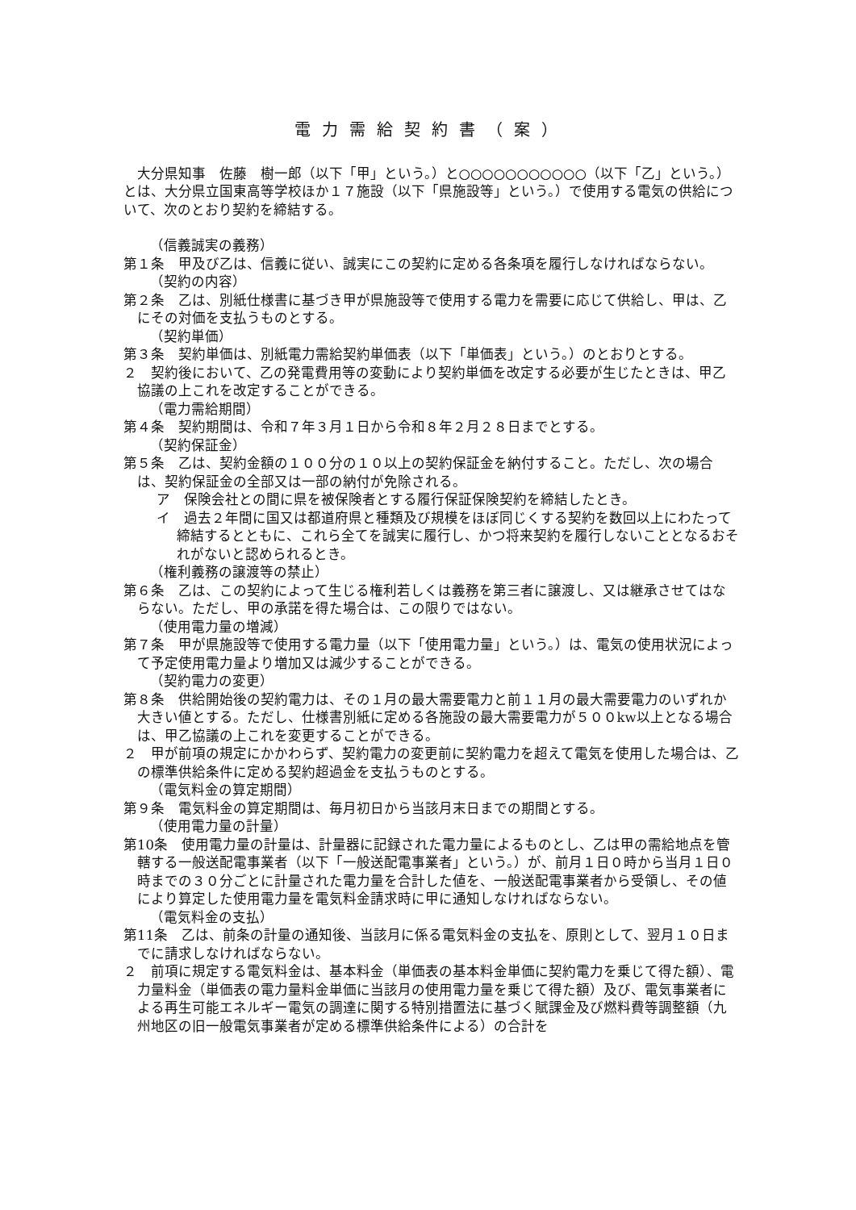電力需給契約書（案）
大分県知事　佐藤　樹一郎（以下「甲」という。）と○○○○○○○○○○○（以下「乙」という。）とは、大分県立国東高等学校ほか１７施設（以下「県施設等」という。）で使用する電気の供給について、次のとおり契約を締結する。
（信義誠実の義務）
第１条　甲及び乙は、信義に従い、誠実にこの契約に定める各条項を履行しなければならない。
（契約の内容）
第２条　乙は、別紙仕様書に基づき甲が県施設等で使用する電力を需要に応じて供給し、甲は、乙にその対価を支払うものとする。
（契約単価）
第３条　契約単価は、別紙電力需給契約単価表（以下「単価表」という。）のとおりとする。
２　契約後において、乙の発電費用等の変動により契約単価を改定する必要が生じたときは、甲乙協議の上これを改定することができる。
（電力需給期間）
第４条　契約期間は、令和７年３月１日から令和８年２月２８日までとする。
（契約保証金）
第５条　乙は、契約金額の１００分の１０以上の契約保証金を納付すること。ただし、次の場合は、契約保証金の全部又は一部の納付が免除される。
ア　保険会社との間に県を被保険者とする履行保証保険契約を締結したとき。
イ　過去２年間に国又は都道府県と種類及び規模をほぼ同じくする契約を数回以上にわたって締結するとともに、これら全てを誠実に履行し、かつ将来契約を履行しないこととなるおそれがないと認められるとき。
（権利義務の譲渡等の禁止）
第６条　乙は、この契約によって生じる権利若しくは義務を第三者に譲渡し、又は継承させてはならない。ただし、甲の承諾を得た場合は、この限りではない。
（使用電力量の増減）
第７条　甲が県施設等で使用する電力量（以下「使用電力量」という。）は、電気の使用状況によって予定使用電力量より増加又は減少することができる。
（契約電力の変更）
第８条　供給開始後の契約電力は、その１月の最大需要電力と前１１月の最大需要電力のいずれか大きい値とする。ただし、仕様書別紙に定める各施設の最大需要電力が５００kw以上となる場合は、甲乙協議の上これを変更することができる。
２　甲が前項の規定にかかわらず、契約電力の変更前に契約電力を超えて電気を使用した場合は、乙の標準供給条件に定める契約超過金を支払うものとする。
（電気料金の算定期間）
第９条　電気料金の算定期間は、毎月初日から当該月末日までの期間とする。
（使用電力量の計量）
第10条　使用電力量の計量は、計量器に記録された電力量によるものとし、乙は甲の需給地点を管轄する一般送配電事業者（以下「一般送配電事業者」という。）が、前月１日０時から当月１日０時までの３０分ごとに計量された電力量を合計した値を、一般送配電事業者から受領し、その値により算定した使用電力量を電気料金請求時に甲に通知しなければならない。
（電気料金の支払）
第11条　乙は、前条の計量の通知後、当該月に係る電気料金の支払を、原則として、翌月１０日までに請求しなければならない。
２　前項に規定する電気料金は、基本料金（単価表の基本料金単価に契約電力を乗じて得た額）、電力量料金（単価表の電力量料金単価に当該月の使用電力量を乗じて得た額）及び、電気事業者による再生可能エネルギー電気の調達に関する特別措置法に基づく賦課金及び燃料費等調整額（九州地区の旧一般電気事業者が定める標準供給条件による）の合計を